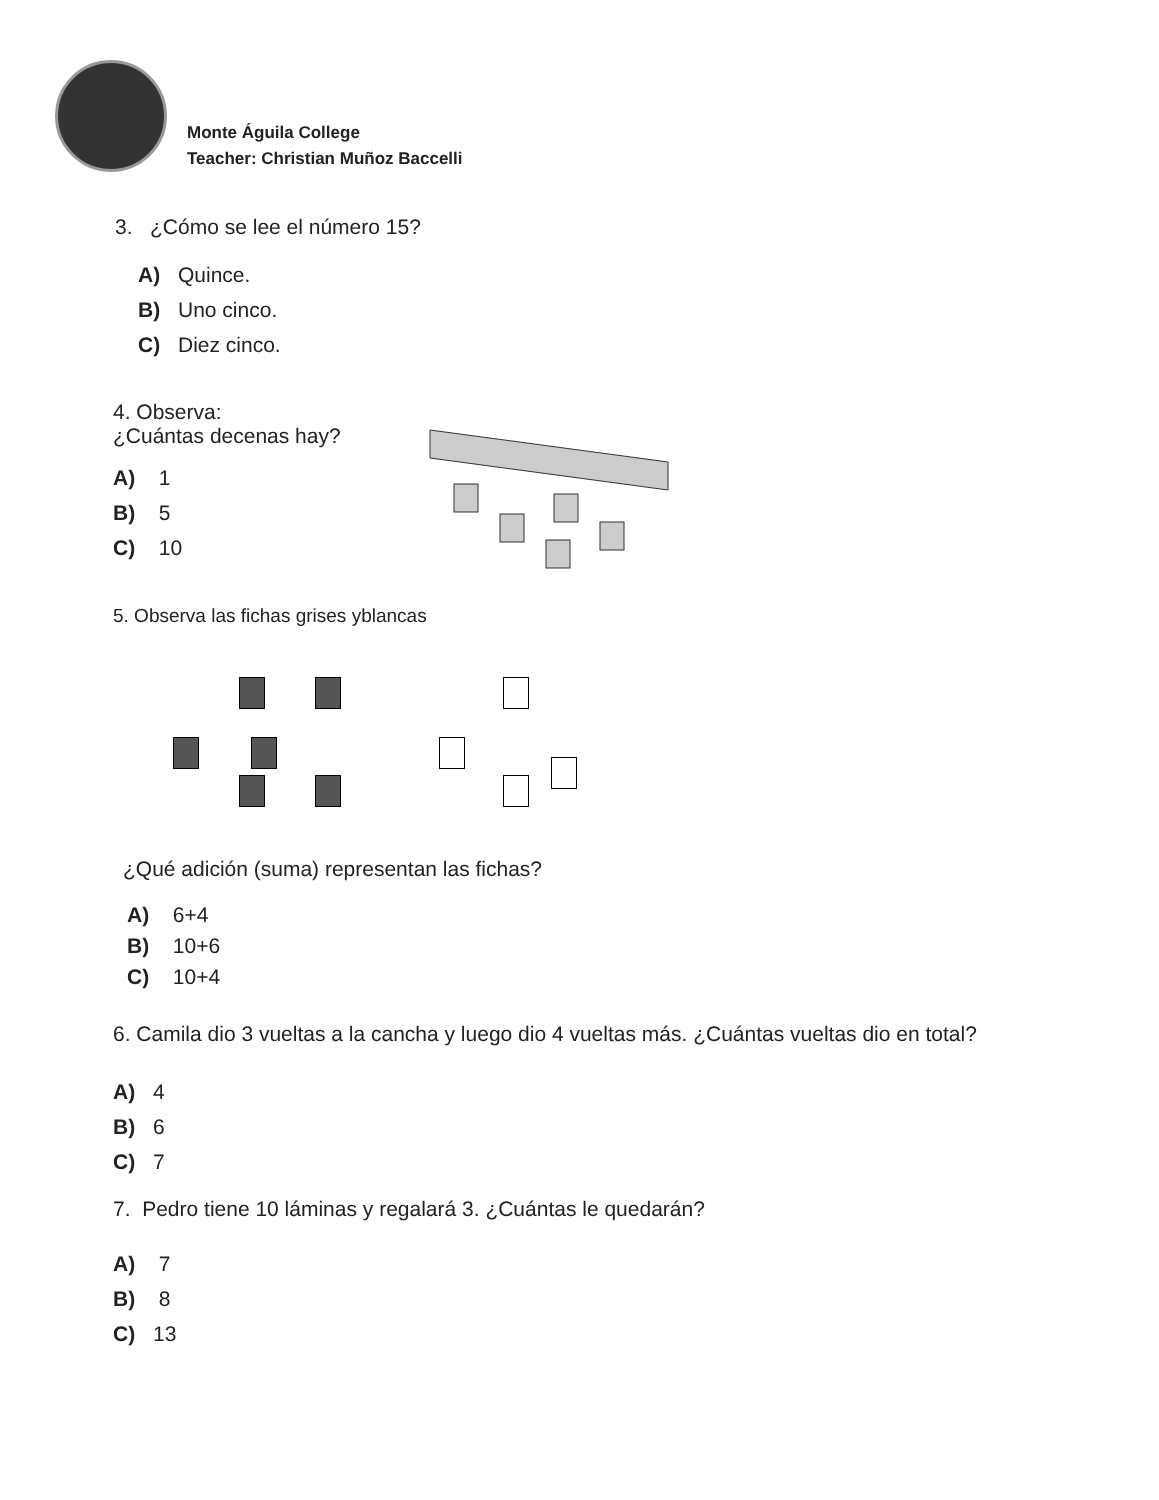Monte Águila College
Teacher: Christian Muñoz Baccelli
3. ¿Cómo se lee el número 15?
A) Quince.
B) Uno cinco.
C) Diez cinco.
4. Observa:
¿Cuántas decenas hay?
A) 1
B) 5
C) 10
5. Observa las fichas grises yblancas
¿Qué adición (suma) representan las fichas?
A) 6+4
B) 10+6
C) 10+4
6. Camila dio 3 vueltas a la cancha y luego dio 4 vueltas más. ¿Cuántas vueltas dio en total?
A) 4
B) 6
C) 7
7. Pedro tiene 10 láminas y regalará 3. ¿Cuántas le quedarán?
A) 7
B) 8
C) 13